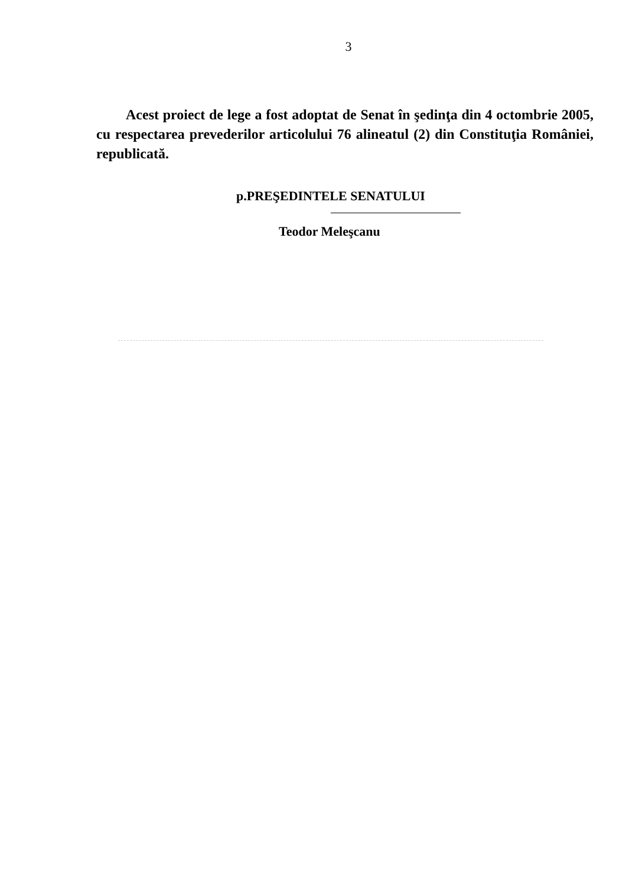3
Acest proiect de lege a fost adoptat de Senat în şedinţa din 4 octombrie 2005, cu respectarea prevederilor articolului 76 alineatul (2) din Constituţia României, republicată.
p.PREŞEDINTELE SENATULUI
Teodor Meleşcanu